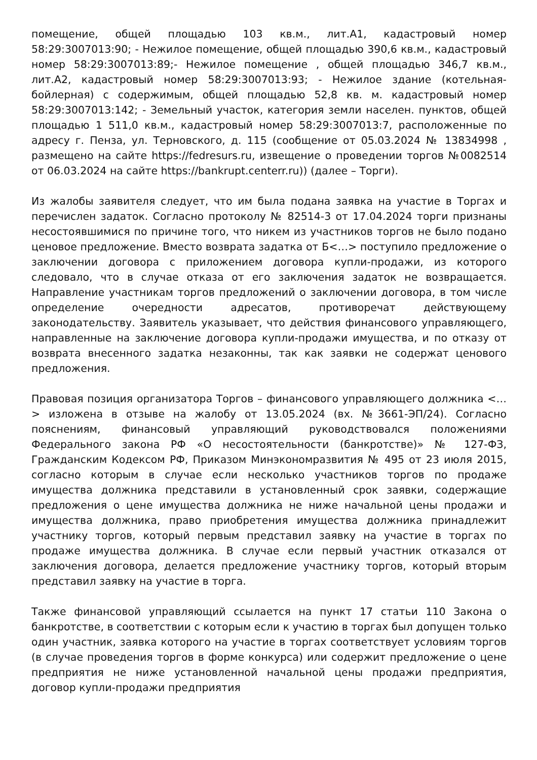помещение, общей площадью 103 кв.м., лит.А1, кадастровый номер 58:29:3007013:90; - Нежилое помещение, общей площадью 390,6 кв.м., кадастровый номер 58:29:3007013:89;- Нежилое помещение , общей площадью 346,7 кв.м., лит.А2, кадастровый номер 58:29:3007013:93; - Нежилое здание (котельная-бойлерная) с содержимым, общей площадью 52,8 кв. м. кадастровый номер 58:29:3007013:142; - Земельный участок, категория земли населен. пунктов, общей площадью 1 511,0 кв.м., кадастровый номер 58:29:3007013:7, расположенные по адресу г. Пенза, ул. Терновского, д. 115 (сообщение от 05.03.2024 № 13834998 , размещено на сайте https://fedresurs.ru, извещение о проведении торгов №0082514 от 06.03.2024 на сайте https://bankrupt.centerr.ru)) (далее – Торги).
Из жалобы заявителя следует, что им была подана заявка на участие в Торгах и перечислен задаток. Согласно протоколу № 82514-3 от 17.04.2024 торги признаны несостоявшимися по причине того, что никем из участников торгов не было подано ценовое предложение. Вместо возврата задатка от Б<…> поступило предложение о заключении договора с приложением договора купли-продажи, из которого следовало, что в случае отказа от его заключения задаток не возвращается. Направление участникам торгов предложений о заключении договора, в том числе определение очередности адресатов, противоречат действующему законодательству. Заявитель указывает, что действия финансового управляющего, направленные на заключение договора купли-продажи имущества, и по отказу от возврата внесенного задатка незаконны, так как заявки не содержат ценового предложения.
Правовая позиция организатора Торгов – финансового управляющего должника <…> изложена в отзыве на жалобу от 13.05.2024 (вх. №3661-ЭП/24). Согласно пояснениям, финансовый управляющий руководствовался положениями Федерального закона РФ «О несостоятельности (банкротстве)» № 127-ФЗ, Гражданским Кодексом РФ, Приказом Минэкономразвития № 495 от 23 июля 2015, согласно которым в случае если несколько участников торгов по продаже имущества должника представили в установленный срок заявки, содержащие предложения о цене имущества должника не ниже начальной цены продажи и имущества должника, право приобретения имущества должника принадлежит участнику торгов, который первым представил заявку на участие в торгах по продаже имущества должника. В случае если первый участник отказался от заключения договора, делается предложение участнику торгов, который вторым представил заявку на участие в торга.
Также финансовой управляющий ссылается на пункт 17 статьи 110 Закона о банкротстве, в соответствии с которым если к участию в торгах был допущен только один участник, заявка которого на участие в торгах соответствует условиям торгов (в случае проведения торгов в форме конкурса) или содержит предложение о цене предприятия не ниже установленной начальной цены продажи предприятия, договор купли-продажи предприятия